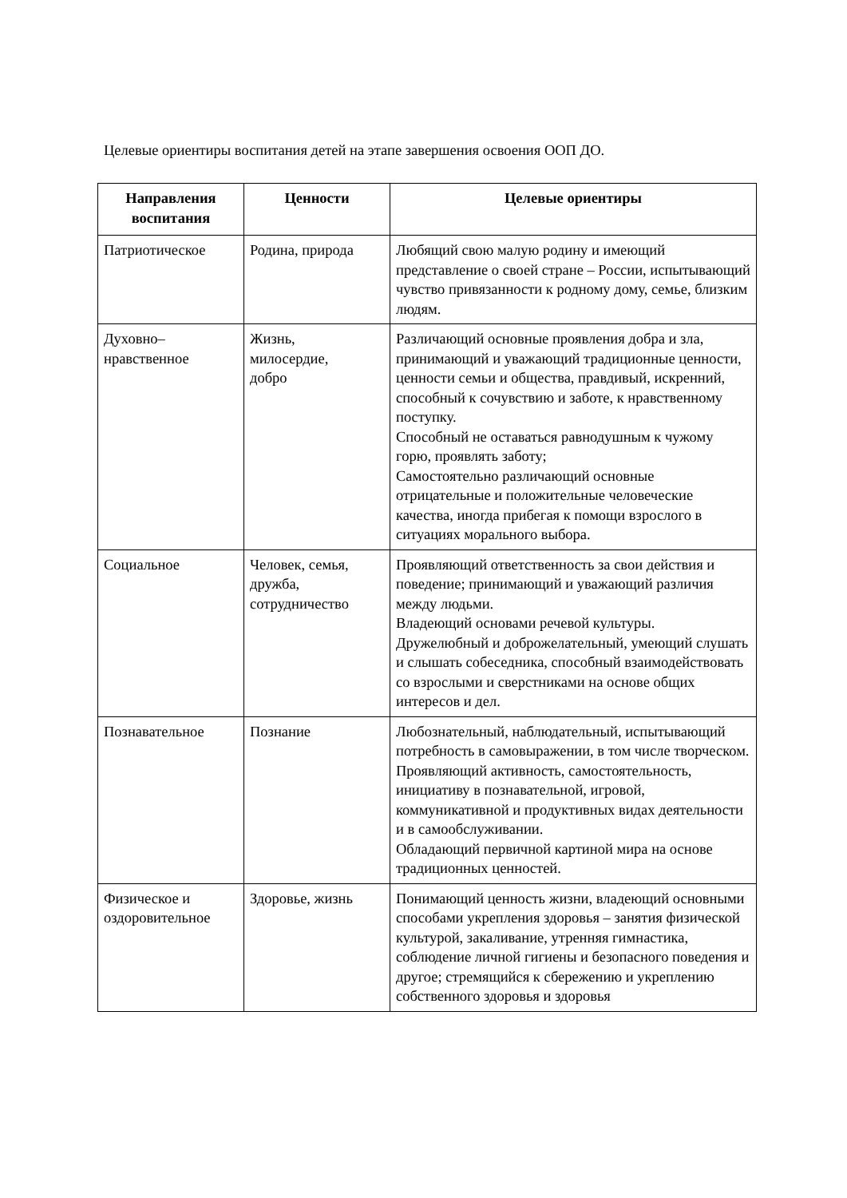Целевые ориентиры воспитания детей на этапе завершения освоения ООП ДО.
| Направления воспитания | Ценности | Целевые ориентиры |
| --- | --- | --- |
| Патриотическое | Родина, природа | Любящий свою малую родину и имеющий представление о своей стране – России, испытывающий чувство привязанности к родному дому, семье, близким людям. |
| Духовно– нравственное | Жизнь, милосердие, добро | Различающий основные проявления добра и зла, принимающий и уважающий традиционные ценности, ценности семьи и общества, правдивый, искренний, способный к сочувствию и заботе, к нравственному поступку. Способный не оставаться равнодушным к чужому горю, проявлять заботу; Самостоятельно различающий основные отрицательные и положительные человеческие качества, иногда прибегая к помощи взрослого в ситуациях морального выбора. |
| Социальное | Человек, семья, дружба, сотрудничество | Проявляющий ответственность за свои действия и поведение; принимающий и уважающий различия между людьми. Владеющий основами речевой культуры. Дружелюбный и доброжелательный, умеющий слушать и слышать собеседника, способный взаимодействовать со взрослыми и сверстниками на основе общих интересов и дел. |
| Познавательное | Познание | Любознательный, наблюдательный, испытывающий потребность в самовыражении, в том числе творческом. Проявляющий активность, самостоятельность, инициативу в познавательной, игровой, коммуникативной и продуктивных видах деятельности и в самообслуживании. Обладающий первичной картиной мира на основе традиционных ценностей. |
| Физическое и оздоровительное | Здоровье, жизнь | Понимающий ценность жизни, владеющий основными способами укрепления здоровья – занятия физической культурой, закаливание, утренняя гимнастика, соблюдение личной гигиены и безопасного поведения и другое; стремящийся к сбережению и укреплению собственного здоровья и здоровья |